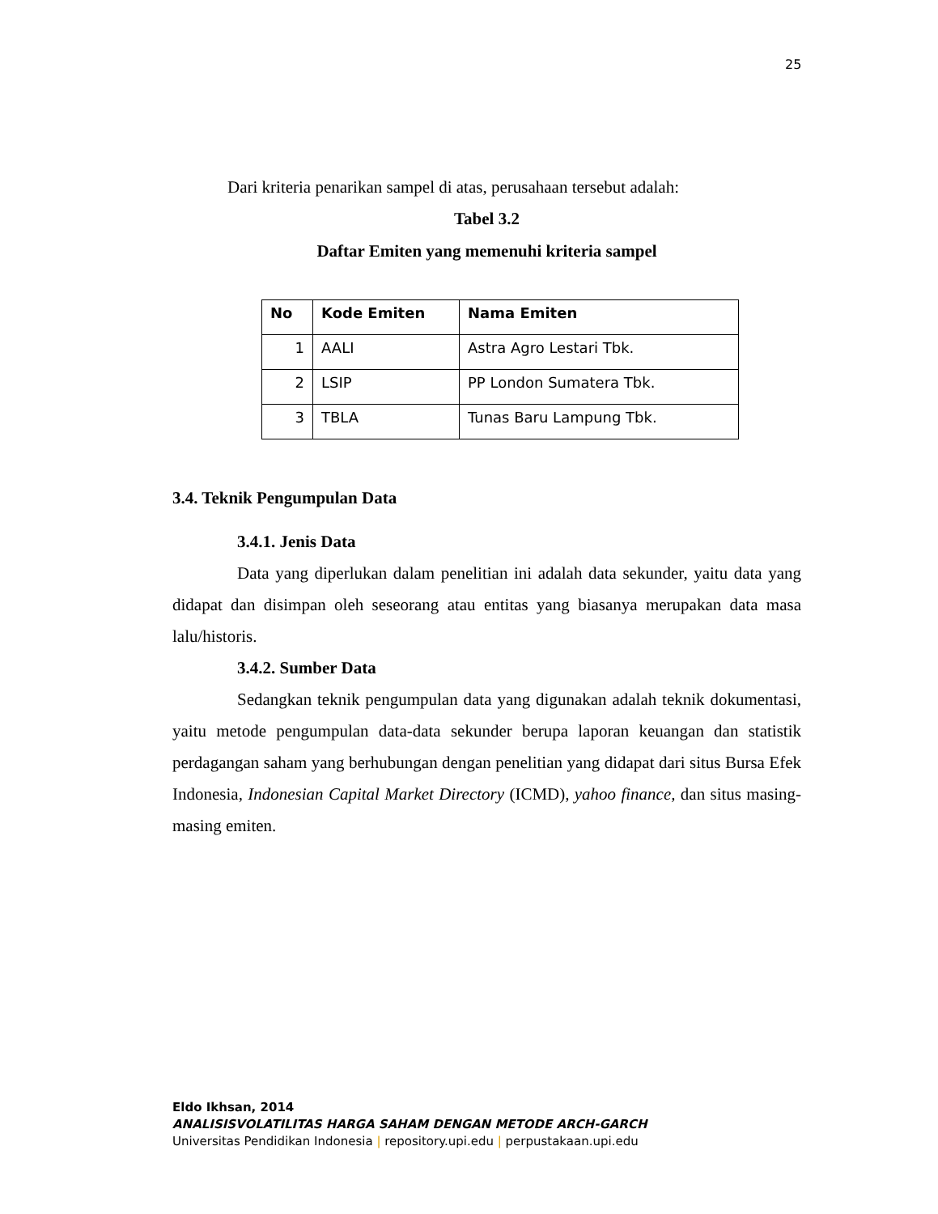25
Dari kriteria penarikan sampel di atas, perusahaan tersebut adalah:
Tabel 3.2
Daftar Emiten yang memenuhi kriteria sampel
| No | Kode Emiten | Nama Emiten |
| --- | --- | --- |
| 1 | AALI | Astra Agro Lestari Tbk. |
| 2 | LSIP | PP London Sumatera Tbk. |
| 3 | TBLA | Tunas Baru Lampung Tbk. |
3.4. Teknik Pengumpulan Data
3.4.1. Jenis Data
Data yang diperlukan dalam penelitian ini adalah data sekunder, yaitu data yang didapat dan disimpan oleh seseorang atau entitas yang biasanya merupakan data masa lalu/historis.
3.4.2. Sumber Data
Sedangkan teknik pengumpulan data yang digunakan adalah teknik dokumentasi, yaitu metode pengumpulan data-data sekunder berupa laporan keuangan dan statistik perdagangan saham yang berhubungan dengan penelitian yang didapat dari situs Bursa Efek Indonesia, Indonesian Capital Market Directory (ICMD), yahoo finance, dan situs masing-masing emiten.
Eldo Ikhsan, 2014
ANALISISVOLATILITAS HARGA SAHAM DENGAN METODE ARCH-GARCH
Universitas Pendidikan Indonesia | repository.upi.edu | perpustakaan.upi.edu